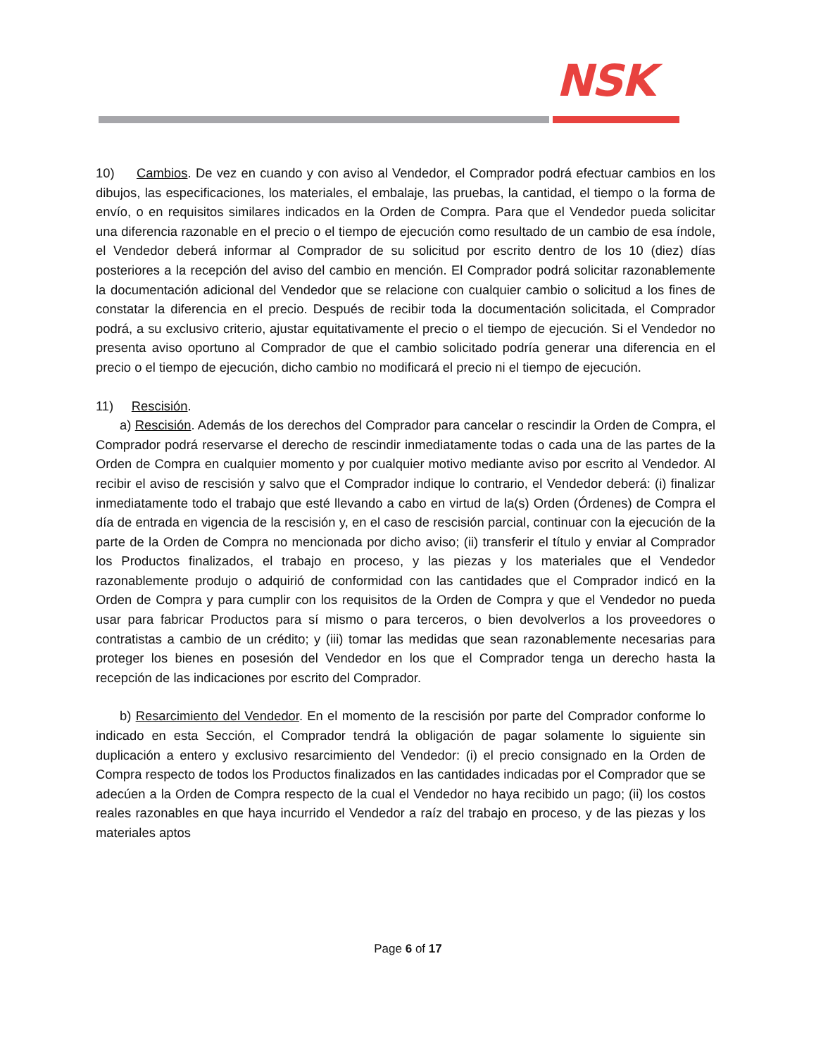NSK
10) Cambios. De vez en cuando y con aviso al Vendedor, el Comprador podrá efectuar cambios en los dibujos, las especificaciones, los materiales, el embalaje, las pruebas, la cantidad, el tiempo o la forma de envío, o en requisitos similares indicados en la Orden de Compra. Para que el Vendedor pueda solicitar una diferencia razonable en el precio o el tiempo de ejecución como resultado de un cambio de esa índole, el Vendedor deberá informar al Comprador de su solicitud por escrito dentro de los 10 (diez) días posteriores a la recepción del aviso del cambio en mención. El Comprador podrá solicitar razonablemente la documentación adicional del Vendedor que se relacione con cualquier cambio o solicitud a los fines de constatar la diferencia en el precio. Después de recibir toda la documentación solicitada, el Comprador podrá, a su exclusivo criterio, ajustar equitativamente el precio o el tiempo de ejecución. Si el Vendedor no presenta aviso oportuno al Comprador de que el cambio solicitado podría generar una diferencia en el precio o el tiempo de ejecución, dicho cambio no modificará el precio ni el tiempo de ejecución.
11) Rescisión.
a) Rescisión. Además de los derechos del Comprador para cancelar o rescindir la Orden de Compra, el Comprador podrá reservarse el derecho de rescindir inmediatamente todas o cada una de las partes de la Orden de Compra en cualquier momento y por cualquier motivo mediante aviso por escrito al Vendedor. Al recibir el aviso de rescisión y salvo que el Comprador indique lo contrario, el Vendedor deberá: (i) finalizar inmediatamente todo el trabajo que esté llevando a cabo en virtud de la(s) Orden (Órdenes) de Compra el día de entrada en vigencia de la rescisión y, en el caso de rescisión parcial, continuar con la ejecución de la parte de la Orden de Compra no mencionada por dicho aviso; (ii) transferir el título y enviar al Comprador los Productos finalizados, el trabajo en proceso, y las piezas y los materiales que el Vendedor razonablemente produjo o adquirió de conformidad con las cantidades que el Comprador indicó en la Orden de Compra y para cumplir con los requisitos de la Orden de Compra y que el Vendedor no pueda usar para fabricar Productos para sí mismo o para terceros, o bien devolverlos a los proveedores o contratistas a cambio de un crédito; y (iii) tomar las medidas que sean razonablemente necesarias para proteger los bienes en posesión del Vendedor en los que el Comprador tenga un derecho hasta la recepción de las indicaciones por escrito del Comprador.
b) Resarcimiento del Vendedor. En el momento de la rescisión por parte del Comprador conforme lo indicado en esta Sección, el Comprador tendrá la obligación de pagar solamente lo siguiente sin duplicación a entero y exclusivo resarcimiento del Vendedor: (i) el precio consignado en la Orden de Compra respecto de todos los Productos finalizados en las cantidades indicadas por el Comprador que se adecúen a la Orden de Compra respecto de la cual el Vendedor no haya recibido un pago; (ii) los costos reales razonables en que haya incurrido el Vendedor a raíz del trabajo en proceso, y de las piezas y los materiales aptos
Page 6 of 17